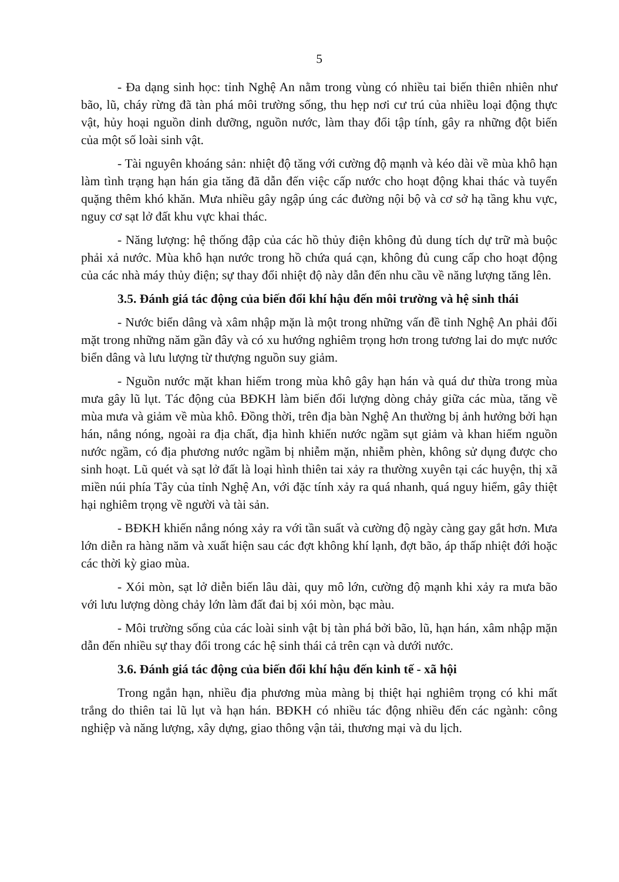5
- Đa dạng sinh học: tỉnh Nghệ An nằm trong vùng có nhiều tai biến thiên nhiên như bão, lũ, cháy rừng đã tàn phá môi trường sống, thu hẹp nơi cư trú của nhiều loại động thực vật, hủy hoại nguồn dinh dưỡng, nguồn nước, làm thay đổi tập tính, gây ra những đột biến của một số loài sinh vật.
- Tài nguyên khoáng sản: nhiệt độ tăng với cường độ mạnh và kéo dài về mùa khô hạn làm tình trạng hạn hán gia tăng đã dẫn đến việc cấp nước cho hoạt động khai thác và tuyển quặng thêm khó khăn. Mưa nhiều gây ngập úng các đường nội bộ và cơ sở hạ tầng khu vực, nguy cơ sạt lở đất khu vực khai thác.
- Năng lượng: hệ thống đập của các hồ thủy điện không đủ dung tích dự trữ mà buộc phải xả nước. Mùa khô hạn nước trong hồ chứa quá cạn, không đủ cung cấp cho hoạt động của các nhà máy thủy điện; sự thay đổi nhiệt độ này dẫn đến nhu cầu về năng lượng tăng lên.
3.5. Đánh giá tác động của biến đổi khí hậu đến môi trường và hệ sinh thái
- Nước biển dâng và xâm nhập mặn là một trong những vấn đề tỉnh Nghệ An phải đối mặt trong những năm gần đây và có xu hướng nghiêm trọng hơn trong tương lai do mực nước biển dâng và lưu lượng từ thượng nguồn suy giảm.
- Nguồn nước mặt khan hiếm trong mùa khô gây hạn hán và quá dư thừa trong mùa mưa gây lũ lụt. Tác động của BĐKH làm biến đổi lượng dòng chảy giữa các mùa, tăng về mùa mưa và giảm về mùa khô. Đồng thời, trên địa bàn Nghệ An thường bị ảnh hưởng bởi hạn hán, nắng nóng, ngoài ra địa chất, địa hình khiến nước ngầm sụt giảm và khan hiếm nguồn nước ngầm, có địa phương nước ngầm bị nhiễm mặn, nhiễm phèn, không sử dụng được cho sinh hoạt. Lũ quét và sạt lở đất là loại hình thiên tai xảy ra thường xuyên tại các huyện, thị xã miền núi phía Tây của tỉnh Nghệ An, với đặc tính xảy ra quá nhanh, quá nguy hiểm, gây thiệt hại nghiêm trọng về người và tài sản.
- BĐKH khiến nắng nóng xảy ra với tần suất và cường độ ngày càng gay gắt hơn. Mưa lớn diễn ra hàng năm và xuất hiện sau các đợt không khí lạnh, đợt bão, áp thấp nhiệt đới hoặc các thời kỳ giao mùa.
- Xói mòn, sạt lở diễn biến lâu dài, quy mô lớn, cường độ mạnh khi xảy ra mưa bão với lưu lượng dòng chảy lớn làm đất đai bị xói mòn, bạc màu.
- Môi trường sống của các loài sinh vật bị tàn phá bởi bão, lũ, hạn hán, xâm nhập mặn dẫn đến nhiều sự thay đổi trong các hệ sinh thái cả trên cạn và dưới nước.
3.6. Đánh giá tác động của biến đổi khí hậu đến kinh tế - xã hội
Trong ngắn hạn, nhiều địa phương mùa màng bị thiệt hại nghiêm trọng có khi mất trắng do thiên tai lũ lụt và hạn hán. BĐKH có nhiều tác động nhiều đến các ngành: công nghiệp và năng lượng, xây dựng, giao thông vận tải, thương mại và du lịch.